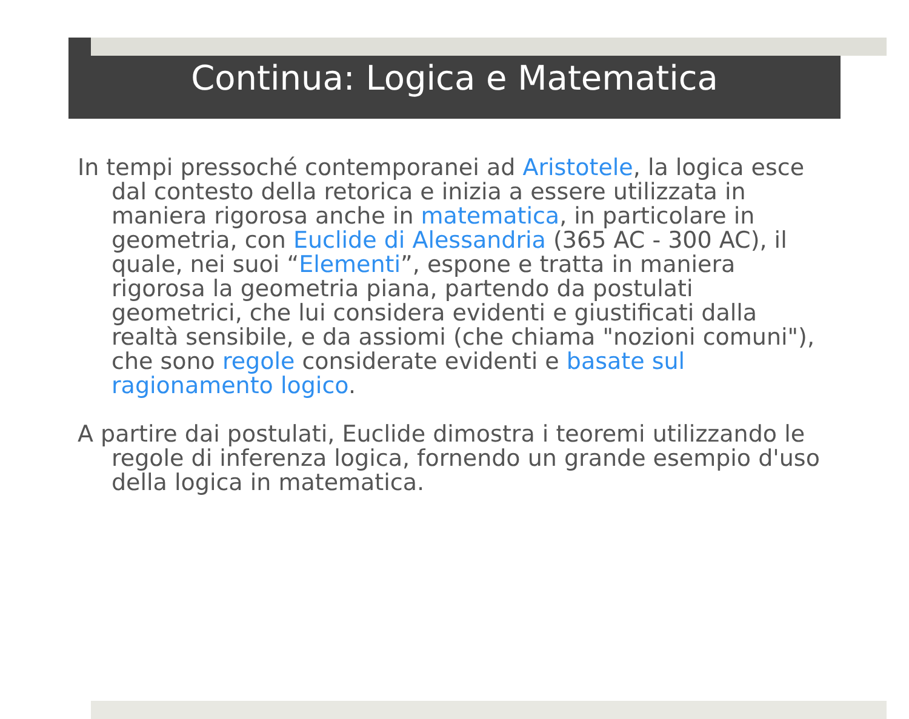Continua: Logica e Matematica
In tempi pressoché contemporanei ad Aristotele, la logica esce dal contesto della retorica e inizia a essere utilizzata in maniera rigorosa anche in matematica, in particolare in geometria, con Euclide di Alessandria (365 AC - 300 AC), il quale, nei suoi “Elementi”, espone e tratta in maniera rigorosa la geometria piana, partendo da postulati geometrici, che lui considera evidenti e giustificati dalla realtà sensibile, e da assiomi (che chiama "nozioni comuni"), che sono regole considerate evidenti e basate sul ragionamento logico.
A partire dai postulati, Euclide dimostra i teoremi utilizzando le regole di inferenza logica, fornendo un grande esempio d'uso della logica in matematica.